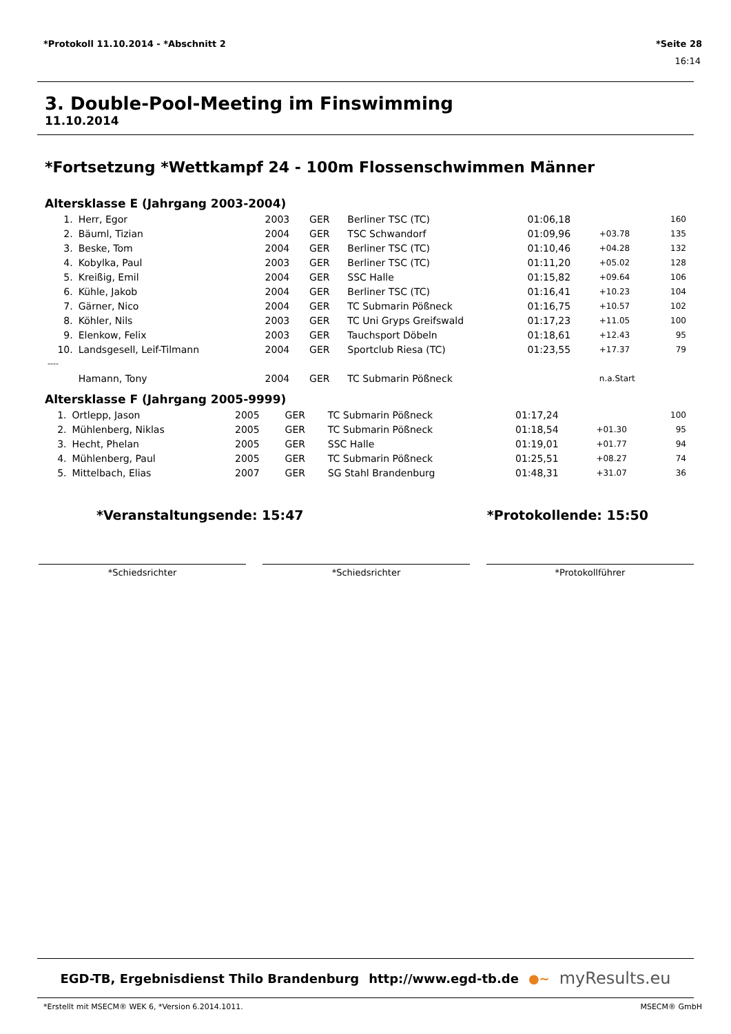*Protokoll 11.10.2014 - *Abschnitt 2 *Seite 28
16:14
3. Double-Pool-Meeting im Finswimming
11.10.2014
*Fortsetzung *Wettkampf 24 - 100m Flossenschwimmen Männer
Altersklasse E (Jahrgang 2003-2004)
| 1. | Herr, Egor | 2003 | GER | Berliner TSC (TC) | 01:06,18 | | 160 |
| 2. | Bäuml, Tizian | 2004 | GER | TSC Schwandorf | 01:09,96 | +03.78 | 135 |
| 3. | Beske, Tom | 2004 | GER | Berliner TSC (TC) | 01:10,46 | +04.28 | 132 |
| 4. | Kobylka, Paul | 2003 | GER | Berliner TSC (TC) | 01:11,20 | +05.02 | 128 |
| 5. | Kreißig, Emil | 2004 | GER | SSC Halle | 01:15,82 | +09.64 | 106 |
| 6. | Kühle, Jakob | 2004 | GER | Berliner TSC (TC) | 01:16,41 | +10.23 | 104 |
| 7. | Gärner, Nico | 2004 | GER | TC Submarin Pößneck | 01:16,75 | +10.57 | 102 |
| 8. | Köhler, Nils | 2003 | GER | TC Uni Gryps Greifswald | 01:17,23 | +11.05 | 100 |
| 9. | Elenkow, Felix | 2003 | GER | Tauchsport Döbeln | 01:18,61 | +12.43 | 95 |
| 10. | Landsgesell, Leif-Tilmann | 2004 | GER | Sportclub Riesa (TC) | 01:23,55 | +17.37 | 79 |
| ---- | | | | | | | |
| | Hamann, Tony | 2004 | GER | TC Submarin Pößneck | | n.a.Start | |
Altersklasse F (Jahrgang 2005-9999)
| 1. | Ortlepp, Jason | 2005 | GER | TC Submarin Pößneck | 01:17,24 | | 100 |
| 2. | Mühlenberg, Niklas | 2005 | GER | TC Submarin Pößneck | 01:18,54 | +01.30 | 95 |
| 3. | Hecht, Phelan | 2005 | GER | SSC Halle | 01:19,01 | +01.77 | 94 |
| 4. | Mühlenberg, Paul | 2005 | GER | TC Submarin Pößneck | 01:25,51 | +08.27 | 74 |
| 5. | Mittelbach, Elias | 2007 | GER | SG Stahl Brandenburg | 01:48,31 | +31.07 | 36 |
*Veranstaltungsende: 15:47 *Protokollende: 15:50
*Schiedsrichter *Schiedsrichter *Protokollführer
EGD-TB, Ergebnisdienst Thilo Brandenburg http://www.egd-tb.de ●~ myResults.eu
*Erstellt mit MSECM® WEK 6, *Version 6.2014.1011. MSECM® GmbH